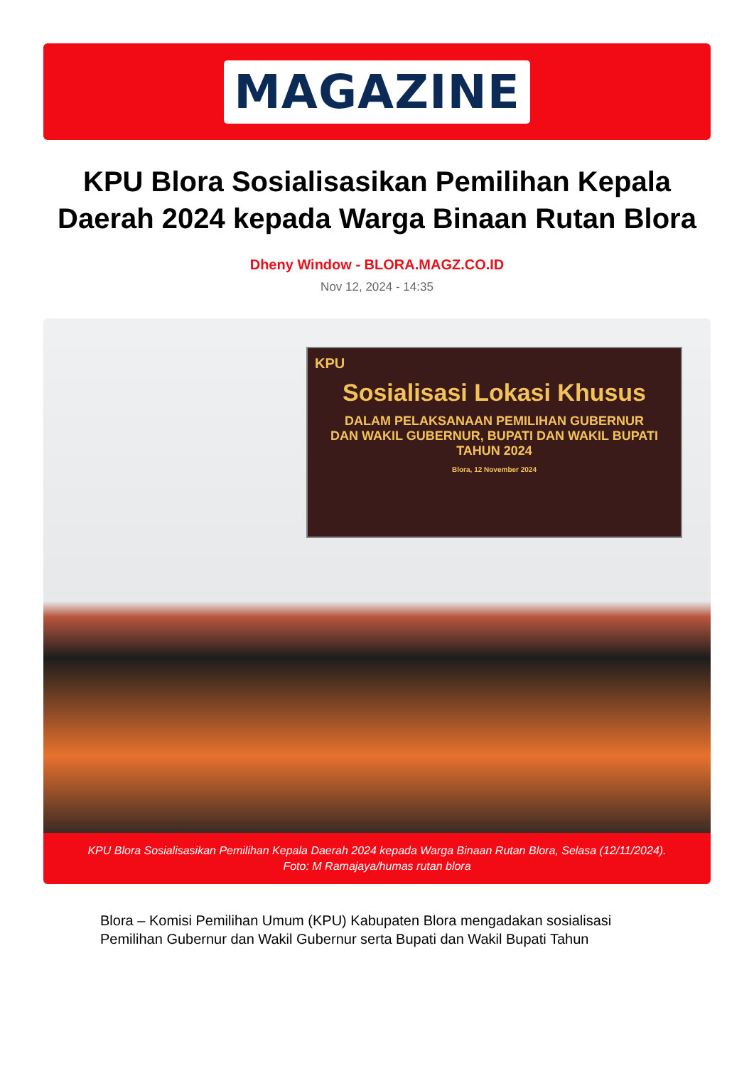MAGAZINE
KPU Blora Sosialisasikan Pemilihan Kepala Daerah 2024 kepada Warga Binaan Rutan Blora
Dheny Window - BLORA.MAGZ.CO.ID
Nov 12, 2024 - 14:35
KPU
Sosialisasi Lokasi Khusus
DALAM PELAKSANAAN PEMILIHAN GUBERNUR
DAN WAKIL GUBERNUR, BUPATI DAN WAKIL BUPATI
TAHUN 2024
Blora, 12 November 2024
KPU Blora Sosialisasikan Pemilihan Kepala Daerah 2024 kepada Warga Binaan Rutan Blora, Selasa (12/11/2024).
Foto: M Ramajaya/humas rutan blora
Blora – Komisi Pemilihan Umum (KPU) Kabupaten Blora mengadakan sosialisasi Pemilihan Gubernur dan Wakil Gubernur serta Bupati dan Wakil Bupati Tahun